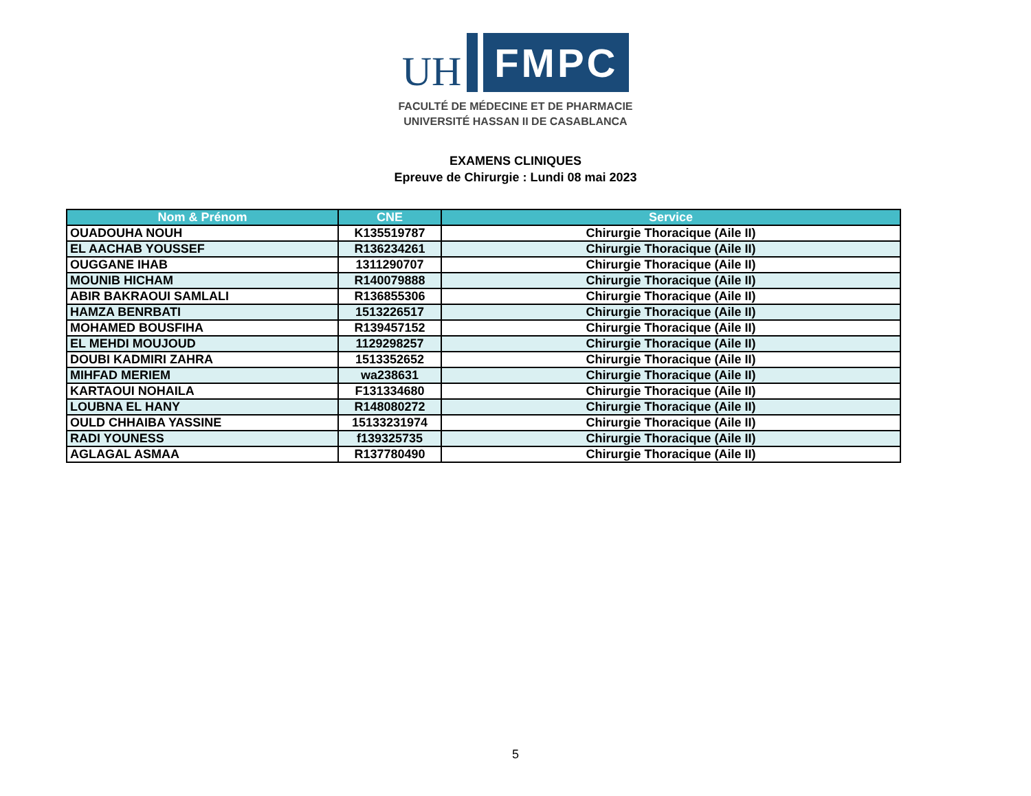UH
FMPC
FACULTÉ DE MÉDECINE ET DE PHARMACIE
UNIVERSITÉ HASSAN II DE CASABLANCA
EXAMENS CLINIQUES
Epreuve de Chirurgie : Lundi 08 mai 2023
| Nom & Prénom | CNE | Service |
| --- | --- | --- |
| OUADOUHA NOUH | K135519787 | Chirurgie Thoracique (Aile II) |
| EL AACHAB YOUSSEF | R136234261 | Chirurgie Thoracique (Aile II) |
| OUGGANE IHAB | 1311290707 | Chirurgie Thoracique (Aile II) |
| MOUNIB HICHAM | R140079888 | Chirurgie Thoracique (Aile II) |
| ABIR BAKRAOUI SAMLALI | R136855306 | Chirurgie Thoracique (Aile II) |
| HAMZA BENRBATI | 1513226517 | Chirurgie Thoracique (Aile II) |
| MOHAMED BOUSFIHA | R139457152 | Chirurgie Thoracique (Aile II) |
| EL MEHDI MOUJOUD | 1129298257 | Chirurgie Thoracique (Aile II) |
| DOUBI KADMIRI ZAHRA | 1513352652 | Chirurgie Thoracique (Aile II) |
| MIHFAD MERIEM | wa238631 | Chirurgie Thoracique (Aile II) |
| KARTAOUI NOHAILA | F131334680 | Chirurgie Thoracique (Aile II) |
| LOUBNA EL HANY | R148080272 | Chirurgie Thoracique (Aile II) |
| OULD CHHAIBA YASSINE | 15133231974 | Chirurgie Thoracique (Aile II) |
| RADI YOUNESS | f139325735 | Chirurgie Thoracique (Aile II) |
| AGLAGAL ASMAA | R137780490 | Chirurgie Thoracique (Aile II) |
5